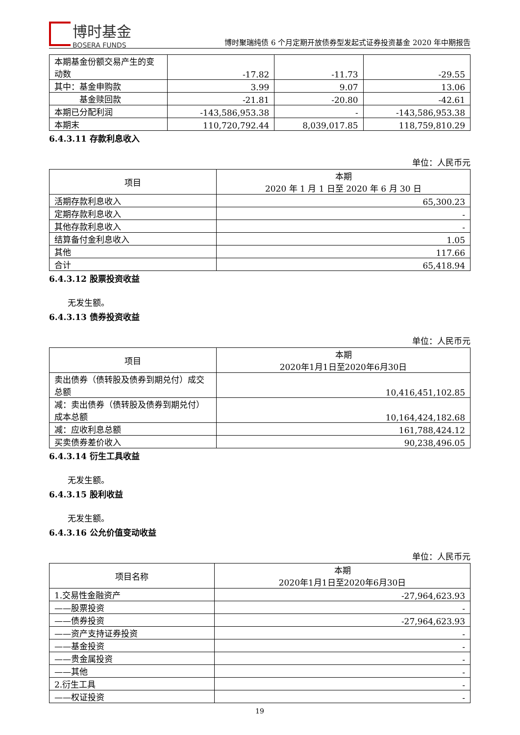博时基金
BOSERA FUNDS
博时聚瑞纯债 6 个月定期开放债券型发起式证券投资基金 2020 年中期报告
| 本期基金份额交易产生的变动数 | -17.82 | -11.73 | -29.55 |
| 其中：基金申购款 | 3.99 | 9.07 | 13.06 |
| 基金赎回款 | -21.81 | -20.80 | -42.61 |
| 本期已分配利润 | -143,586,953.38 | - | -143,586,953.38 |
| 本期末 | 110,720,792.44 | 8,039,017.85 | 118,759,810.29 |
6.4.3.11 存款利息收入
单位：人民币元
| 项目 | 本期 2020 年 1 月 1 日至 2020 年 6 月 30 日 |
| --- | --- |
| 活期存款利息收入 | 65,300.23 |
| 定期存款利息收入 | - |
| 其他存款利息收入 | - |
| 结算备付金利息收入 | 1.05 |
| 其他 | 117.66 |
| 合计 | 65,418.94 |
6.4.3.12 股票投资收益
无发生额。
6.4.3.13 债券投资收益
单位：人民币元
| 项目 | 本期 2020年1月1日至2020年6月30日 |
| --- | --- |
| 卖出债券（债转股及债券到期兑付）成交总额 | 10,416,451,102.85 |
| 减：卖出债券（债转股及债券到期兑付）成本总额 | 10,164,424,182.68 |
| 减：应收利息总额 | 161,788,424.12 |
| 买卖债券差价收入 | 90,238,496.05 |
6.4.3.14 衍生工具收益
无发生额。
6.4.3.15 股利收益
无发生额。
6.4.3.16 公允价值变动收益
单位：人民币元
| 项目名称 | 本期 2020年1月1日至2020年6月30日 |
| --- | --- |
| 1.交易性金融资产 | -27,964,623.93 |
| ——股票投资 | - |
| ——债券投资 | -27,964,623.93 |
| ——资产支持证券投资 | - |
| ——基金投资 | - |
| ——贵金属投资 | - |
| ——其他 | - |
| 2.衍生工具 | - |
| ——权证投资 | - |
19